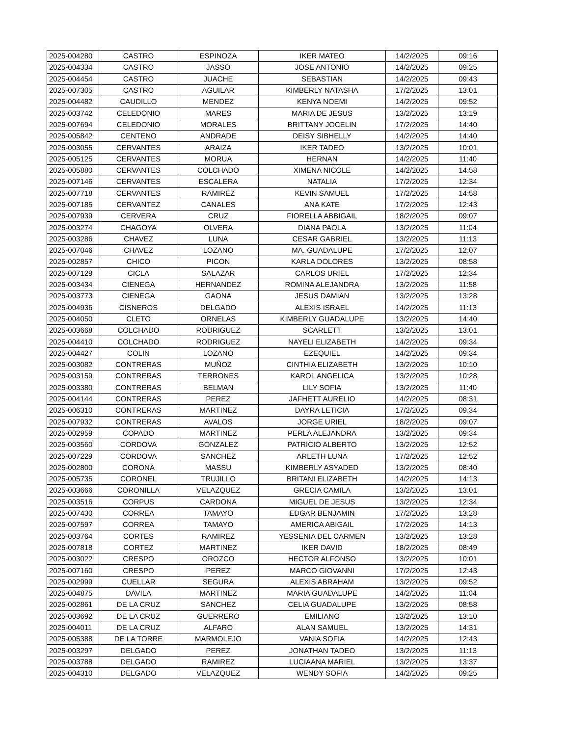| 2025-004280 | CASTRO | ESPINOZA | IKER MATEO | 14/2/2025 | 09:16 |
| 2025-004334 | CASTRO | JASSO | JOSE ANTONIO | 14/2/2025 | 09:25 |
| 2025-004454 | CASTRO | JUACHE | SEBASTIAN | 14/2/2025 | 09:43 |
| 2025-007305 | CASTRO | AGUILAR | KIMBERLY NATASHA | 17/2/2025 | 13:01 |
| 2025-004482 | CAUDILLO | MENDEZ | KENYA NOEMI | 14/2/2025 | 09:52 |
| 2025-003742 | CELEDONIO | MARES | MARIA DE JESUS | 13/2/2025 | 13:19 |
| 2025-007694 | CELEDONIO | MORALES | BRITTANY JOCELIN | 17/2/2025 | 14:40 |
| 2025-005842 | CENTENO | ANDRADE | DEISY SIBHELLY | 14/2/2025 | 14:40 |
| 2025-003055 | CERVANTES | ARAIZA | IKER TADEO | 13/2/2025 | 10:01 |
| 2025-005125 | CERVANTES | MORUA | HERNAN | 14/2/2025 | 11:40 |
| 2025-005880 | CERVANTES | COLCHADO | XIMENA NICOLE | 14/2/2025 | 14:58 |
| 2025-007146 | CERVANTES | ESCALERA | NATALIA | 17/2/2025 | 12:34 |
| 2025-007718 | CERVANTES | RAMIREZ | KEVIN SAMUEL | 17/2/2025 | 14:58 |
| 2025-007185 | CERVANTEZ | CANALES | ANA KATE | 17/2/2025 | 12:43 |
| 2025-007939 | CERVERA | CRUZ | FIORELLA ABBIGAIL | 18/2/2025 | 09:07 |
| 2025-003274 | CHAGOYA | OLVERA | DIANA PAOLA | 13/2/2025 | 11:04 |
| 2025-003286 | CHAVEZ | LUNA | CESAR GABRIEL | 13/2/2025 | 11:13 |
| 2025-007046 | CHAVEZ | LOZANO | MA. GUADALUPE | 17/2/2025 | 12:07 |
| 2025-002857 | CHICO | PICON | KARLA DOLORES | 13/2/2025 | 08:58 |
| 2025-007129 | CICLA | SALAZAR | CARLOS URIEL | 17/2/2025 | 12:34 |
| 2025-003434 | CIENEGA | HERNANDEZ | ROMINA ALEJANDRA | 13/2/2025 | 11:58 |
| 2025-003773 | CIENEGA | GAONA | JESUS DAMIAN | 13/2/2025 | 13:28 |
| 2025-004936 | CISNEROS | DELGADO | ALEXIS ISRAEL | 14/2/2025 | 11:13 |
| 2025-004050 | CLETO | ORNELAS | KIMBERLY GUADALUPE | 13/2/2025 | 14:40 |
| 2025-003668 | COLCHADO | RODRIGUEZ | SCARLETT | 13/2/2025 | 13:01 |
| 2025-004410 | COLCHADO | RODRIGUEZ | NAYELI ELIZABETH | 14/2/2025 | 09:34 |
| 2025-004427 | COLIN | LOZANO | EZEQUIEL | 14/2/2025 | 09:34 |
| 2025-003082 | CONTRERAS | MUÑOZ | CINTHIA ELIZABETH | 13/2/2025 | 10:10 |
| 2025-003159 | CONTRERAS | TERRONES | KAROL ANGELICA | 13/2/2025 | 10:28 |
| 2025-003380 | CONTRERAS | BELMAN | LILY SOFIA | 13/2/2025 | 11:40 |
| 2025-004144 | CONTRERAS | PEREZ | JAFHETT AURELIO | 14/2/2025 | 08:31 |
| 2025-006310 | CONTRERAS | MARTINEZ | DAYRA LETICIA | 17/2/2025 | 09:34 |
| 2025-007932 | CONTRERAS | AVALOS | JORGE URIEL | 18/2/2025 | 09:07 |
| 2025-002959 | COPADO | MARTINEZ | PERLA ALEJANDRA | 13/2/2025 | 09:34 |
| 2025-003560 | CORDOVA | GONZALEZ | PATRICIO ALBERTO | 13/2/2025 | 12:52 |
| 2025-007229 | CORDOVA | SANCHEZ | ARLETH LUNA | 17/2/2025 | 12:52 |
| 2025-002800 | CORONA | MASSU | KIMBERLY ASYADED | 13/2/2025 | 08:40 |
| 2025-005735 | CORONEL | TRUJILLO | BRITANI ELIZABETH | 14/2/2025 | 14:13 |
| 2025-003666 | CORONILLA | VELAZQUEZ | GRECIA CAMILA | 13/2/2025 | 13:01 |
| 2025-003516 | CORPUS | CARDONA | MIGUEL DE JESUS | 13/2/2025 | 12:34 |
| 2025-007430 | CORREA | TAMAYO | EDGAR BENJAMIN | 17/2/2025 | 13:28 |
| 2025-007597 | CORREA | TAMAYO | AMERICA ABIGAIL | 17/2/2025 | 14:13 |
| 2025-003764 | CORTES | RAMIREZ | YESSENIA DEL CARMEN | 13/2/2025 | 13:28 |
| 2025-007818 | CORTEZ | MARTINEZ | IKER DAVID | 18/2/2025 | 08:49 |
| 2025-003022 | CRESPO | OROZCO | HECTOR ALFONSO | 13/2/2025 | 10:01 |
| 2025-007160 | CRESPO | PEREZ | MARCO GIOVANNI | 17/2/2025 | 12:43 |
| 2025-002999 | CUELLAR | SEGURA | ALEXIS ABRAHAM | 13/2/2025 | 09:52 |
| 2025-004875 | DAVILA | MARTINEZ | MARIA GUADALUPE | 14/2/2025 | 11:04 |
| 2025-002861 | DE LA CRUZ | SANCHEZ | CELIA GUADALUPE | 13/2/2025 | 08:58 |
| 2025-003692 | DE LA CRUZ | GUERRERO | EMILIANO | 13/2/2025 | 13:10 |
| 2025-004011 | DE LA CRUZ | ALFARO | ALAN SAMUEL | 13/2/2025 | 14:31 |
| 2025-005388 | DE LA TORRE | MARMOLEJO | VANIA SOFIA | 14/2/2025 | 12:43 |
| 2025-003297 | DELGADO | PEREZ | JONATHAN TADEO | 13/2/2025 | 11:13 |
| 2025-003788 | DELGADO | RAMIREZ | LUCIAANA MARIEL | 13/2/2025 | 13:37 |
| 2025-004310 | DELGADO | VELAZQUEZ | WENDY SOFIA | 14/2/2025 | 09:25 |